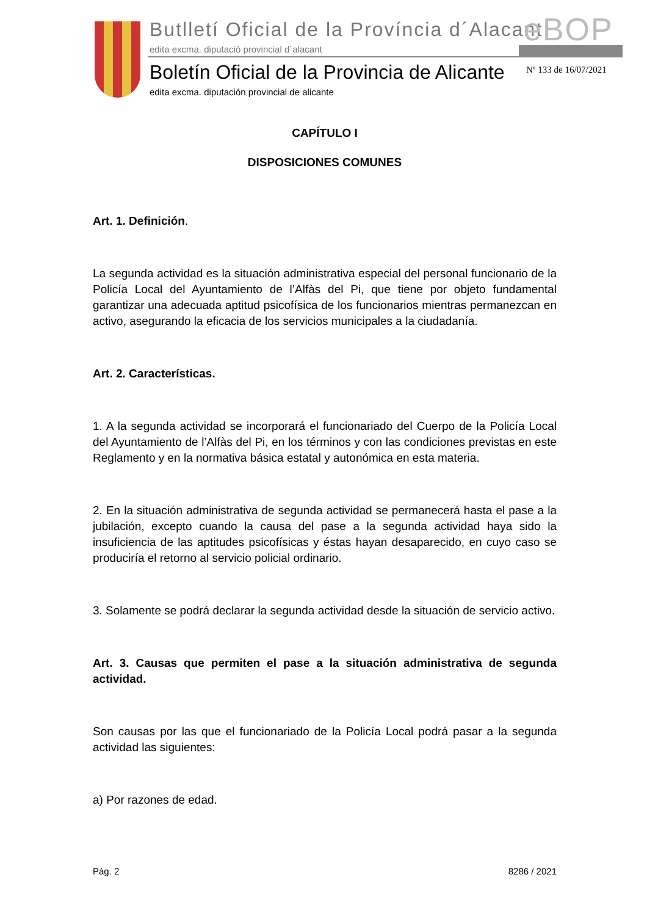Butlletí Oficial de la Província d´Alacant
edita excma. diputació provincial d´alacant
eBOP
Boletín Oficial de la Provincia de Alicante
edita excma. diputación provincial de alicante
Nº 133 de 16/07/2021
CAPÍTULO I
DISPOSICIONES COMUNES
Art. 1. Definición.
La segunda actividad es la situación administrativa especial del personal funcionario de la Policía Local del Ayuntamiento de l’Alfàs del Pi, que tiene por objeto fundamental garantizar una adecuada aptitud psicofísica de los funcionarios mientras permanezcan en activo, asegurando la eficacia de los servicios municipales a la ciudadanía.
Art. 2. Características.
1. A la segunda actividad se incorporará el funcionariado del Cuerpo de la Policía Local del Ayuntamiento de l’Alfàs del Pi, en los términos y con las condiciones previstas en este Reglamento y en la normativa básica estatal y autonómica en esta materia.
2. En la situación administrativa de segunda actividad se permanecerá hasta el pase a la jubilación, excepto cuando la causa del pase a la segunda actividad haya sido la insuficiencia de las aptitudes psicofísicas y éstas hayan desaparecido, en cuyo caso se produciría el retorno al servicio policial ordinario.
3. Solamente se podrá declarar la segunda actividad desde la situación de servicio activo.
Art. 3. Causas que permiten el pase a la situación administrativa de segunda actividad.
Son causas por las que el funcionariado de la Policía Local podrá pasar a la segunda actividad las siguientes:
a) Por razones de edad.
Pág. 2 8286 / 2021